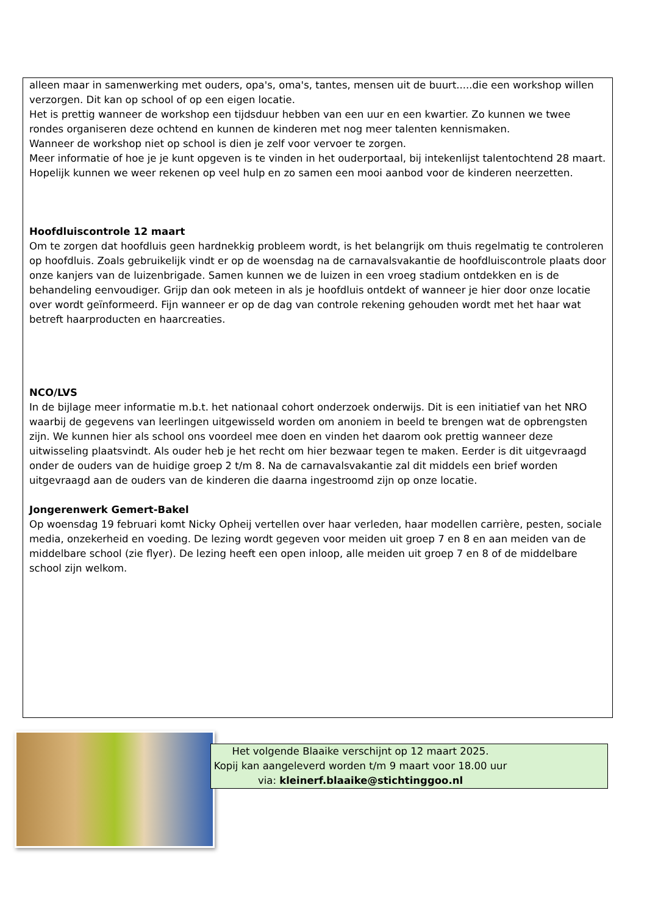alleen maar in samenwerking met ouders, opa's, oma's, tantes, mensen uit de buurt.....die een workshop willen verzorgen. Dit kan op school of op een eigen locatie.
Het is prettig wanneer de workshop een tijdsduur hebben van een uur en een kwartier. Zo kunnen we twee rondes organiseren deze ochtend en kunnen de kinderen met nog meer talenten kennismaken.
Wanneer de workshop niet op school is dien je zelf voor vervoer te zorgen.
Meer informatie of hoe je je kunt opgeven is te vinden in het ouderportaal, bij intekenlijst talentochtend 28 maart.
Hopelijk kunnen we weer rekenen op veel hulp en zo samen een mooi aanbod voor de kinderen neerzetten.
Hoofdluiscontrole 12 maart
Om te zorgen dat hoofdluis geen hardnekkig probleem wordt, is het belangrijk om thuis regelmatig te controleren op hoofdluis. Zoals gebruikelijk vindt er op de woensdag na de carnavalsvakantie de hoofdluiscontrole plaats door onze kanjers van de luizenbrigade. Samen kunnen we de luizen in een vroeg stadium ontdekken en is de behandeling eenvoudiger. Grijp dan ook meteen in als je hoofdluis ontdekt of wanneer je hier door onze locatie over wordt geïnformeerd. Fijn wanneer er op de dag van controle rekening gehouden wordt met het haar wat betreft haarproducten en haarcreaties.
NCO/LVS
In de bijlage meer informatie m.b.t. het nationaal cohort onderzoek onderwijs. Dit is een initiatief van het NRO waarbij de gegevens van leerlingen uitgewisseld worden om anoniem in beeld te brengen wat de opbrengsten zijn. We kunnen hier als school ons voordeel mee doen en vinden het daarom ook prettig wanneer deze uitwisseling plaatsvindt. Als ouder heb je het recht om hier bezwaar tegen te maken. Eerder is dit uitgevraagd onder de ouders van de huidige groep 2 t/m 8. Na de carnavalsvakantie zal dit middels een brief worden uitgevraagd aan de ouders van de kinderen die daarna ingestroomd zijn op onze locatie.
Jongerenwerk Gemert-Bakel
Op woensdag 19 februari komt Nicky Opheij vertellen over haar verleden, haar modellen carrière, pesten, sociale media, onzekerheid en voeding. De lezing wordt gegeven voor meiden uit groep 7 en 8 en aan meiden van de middelbare school (zie flyer). De lezing heeft een open inloop, alle meiden uit groep 7 en 8 of de middelbare school zijn welkom.
Het volgende Blaaike verschijnt op 12 maart 2025.
Kopij kan aangeleverd worden t/m 9 maart voor 18.00 uur
via: kleinerf.blaaike@stichtinggoo.nl